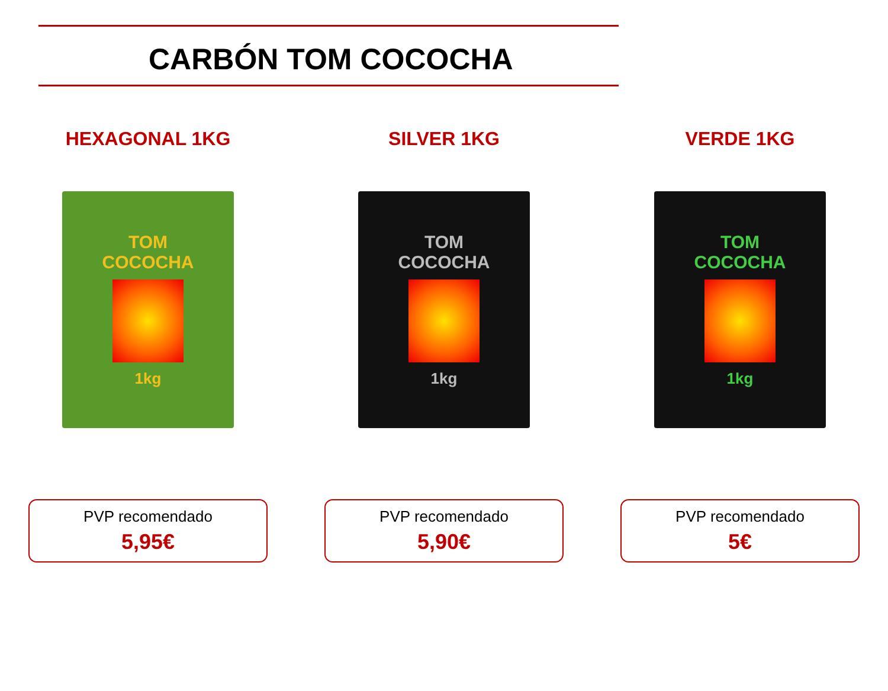CARBÓN TOM COCOCHA
HEXAGONAL 1KG
TOM
COCOCHA
1kg
PVP recomendado
5,95€
SILVER 1KG
TOM
COCOCHA
1kg
PVP recomendado
5,90€
VERDE 1KG
TOM
COCOCHA
1kg
PVP recomendado
5€